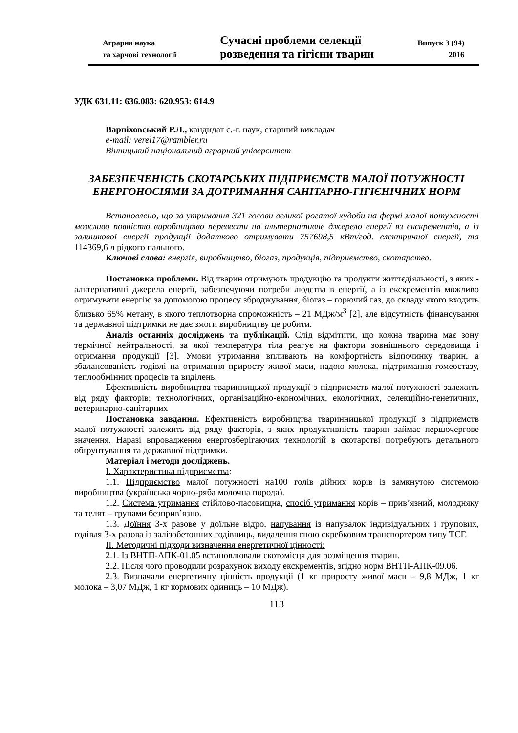Аграрна наука
та харчові технології
Сучасні проблеми селекції
розведення та гігієни тварин
Випуск 3 (94)
2016
УДК 631.11: 636.083: 620.953: 614.9
Варпіховський Р.Л., кандидат с.-г. наук, старший викладач
e-mail: verel17@rambler.ru
Вінницький національний аграрний університет
ЗАБЕЗПЕЧЕНІСТЬ СКОТАРСЬКИХ ПІДПРИЄМСТВ МАЛОЇ ПОТУЖНОСТІ ЕНЕРГОНОСІЯМИ ЗА ДОТРИМАННЯ САНІТАРНО-ГІГІЄНІЧНИХ НОРМ
Встановлено, що за утримання 321 голови великої рогатої худоби на фермі малої потужності можливо повністю виробництво перевести на альтернативне джерело енергії яз екскрементів, а із залишкової енергії продукції додатково отримувати 757698,5 кВт/год. електричної енергії, та 114369,6 л рідкого пального.
Ключові слова: енергія, виробництво, біогаз, продукція, підприємство, скотарство.
Постановка проблеми. Від тварин отримують продукцію та продукти життєдіяльності, з яких - альтернативні джерела енергії, забезпечуючи потреби людства в енергії, а із екскрементів можливо отримувати енергію за допомогою процесу зброджування, біогаз – горючий газ, до складу якого входить близько 65% метану, в якого теплотворна спроможність – 21 МДж/м<sup>3</sup> [2], але відсутність фінансування та державної підтримки не дає змоги виробництву це робити.
Аналіз останніх досліджень та публікацій. Слід відмітити, що кожна тварина має зону термічної нейтральності, за якої температура тіла реагує на фактори зовнішнього середовища і отримання продукції [3]. Умови утримання впливають на комфортність відпочинку тварин, а збалансованість годівлі на отримання приросту живої маси, надою молока, підтримання гомеостазу, теплообмінних процесів та виділень.
Ефективність виробництва тваринницької продукції з підприємств малої потужності залежить від ряду факторів: технологічних, організаційно-економічних, екологічних, селекційно-генетичних, ветеринарно-санітарних
Постановка завдання. Ефективність виробництва тваринницької продукції з підприємств малої потужності залежить від ряду факторів, з яких продуктивність тварин займає першочергове значення. Наразі впровадження енергозберігаючих технологій в скотарстві потребують детального обґрунтування та державної підтримки.
Матеріал і методи досліджень.
І. Характеристика підприємства:
1.1. Підприємство малої потужності на100 голів дійних корів із замкнутою системою виробництва (українська чорно-ряба молочна порода).
1.2. Система утримання стійлово-пасовищна, спосіб утримання корів – прив’язний, молодняку та телят – групами безприв’язно.
1.3. Доїння 3-х разове у доїльне відро, напування із напувалок індивідуальних і групових, годівля 3-х разова із залізобетонних годівниць, видалення гною скребковим транспортером типу ТСГ.
ІІ. Методичні підходи визначення енергетичної цінності:
2.1. Із ВНТП-АПК-01.05 встановлювали скотомісця для розміщення тварин.
2.2. Після чого проводили розрахунок виходу екскрементів, згідно норм ВНТП-АПК-09.06.
2.3. Визначали енергетичну цінність продукції (1 кг приросту живої маси – 9,8 МДж, 1 кг молока – 3,07 МДж, 1 кг кормових одиниць – 10 МДж).
113